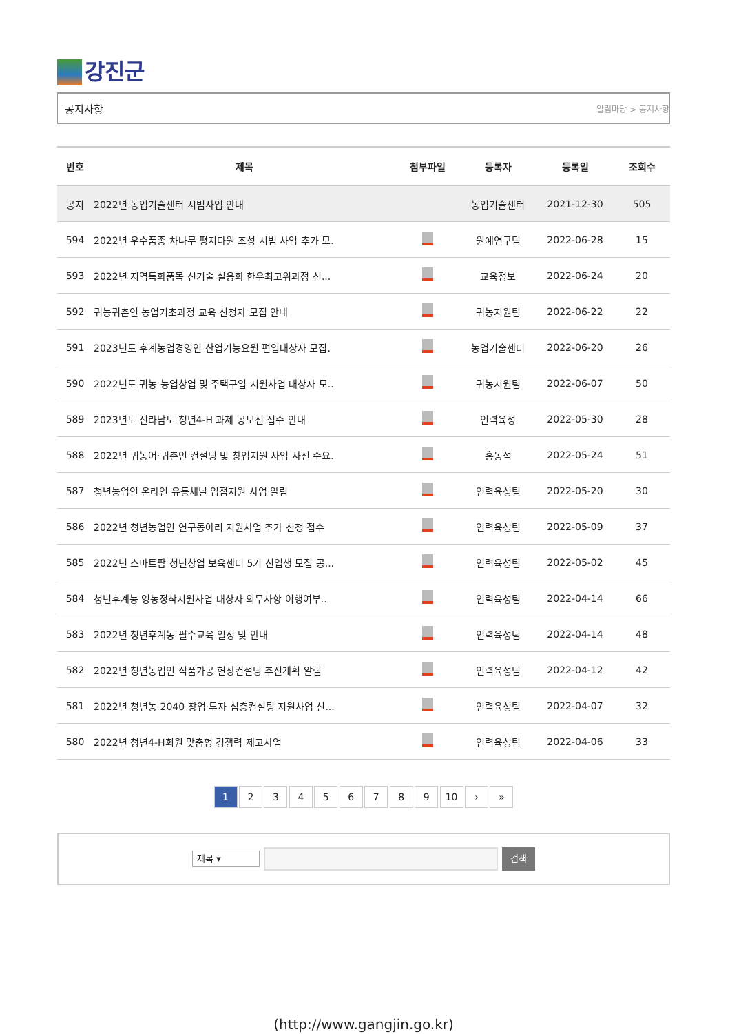강진군
공지사항 알림마당 > 공지사항
| 번호 | 제목 | 첨부파일 | 등록자 | 등록일 | 조회수 |
| --- | --- | --- | --- | --- | --- |
| 공지 | 2022년 농업기술센터 시범사업 안내 | | 농업기술센터 | 2021-12-30 | 505 |
| 594 | 2022년 우수품종 차나무 평지다원 조성 시범 사업 추가 모. | | 원예연구팀 | 2022-06-28 | 15 |
| 593 | 2022년 지역특화품목 신기술 실용화 한우최고위과정 신... | | 교육정보 | 2022-06-24 | 20 |
| 592 | 귀농귀촌인 농업기초과정 교육 신청자 모집 안내 | | 귀농지원팀 | 2022-06-22 | 22 |
| 591 | 2023년도 후계농업경영인 산업기능요원 편입대상자 모집. | | 농업기술센터 | 2022-06-20 | 26 |
| 590 | 2022년도 귀농 농업창업 및 주택구입 지원사업 대상자 모.. | | 귀농지원팀 | 2022-06-07 | 50 |
| 589 | 2023년도 전라남도 청년4-H 과제 공모전 접수 안내 | | 인력육성 | 2022-05-30 | 28 |
| 588 | 2022년 귀농어·귀촌인 컨설팅 및 창업지원 사업 사전 수요. | | 홍동석 | 2022-05-24 | 51 |
| 587 | 청년농업인 온라인 유통채널 입점지원 사업 알림 | | 인력육성팀 | 2022-05-20 | 30 |
| 586 | 2022년 청년농업인 연구동아리 지원사업 추가 신청 접수 | | 인력육성팀 | 2022-05-09 | 37 |
| 585 | 2022년 스마트팜 청년창업 보육센터 5기 신입생 모집 공... | | 인력육성팀 | 2022-05-02 | 45 |
| 584 | 청년후계농 영농정착지원사업 대상자 의무사항 이행여부.. | | 인력육성팀 | 2022-04-14 | 66 |
| 583 | 2022년 청년후계농 필수교육 일정 및 안내 | | 인력육성팀 | 2022-04-14 | 48 |
| 582 | 2022년 청년농업인 식품가공 현장컨설팅 추진계획 알림 | | 인력육성팀 | 2022-04-12 | 42 |
| 581 | 2022년 청년농 2040 창업·투자 심층컨설팅 지원사업 신... | | 인력육성팀 | 2022-04-07 | 32 |
| 580 | 2022년 청년4-H회원 맞춤형 경쟁력 제고사업 | | 인력육성팀 | 2022-04-06 | 33 |
1 2 3 4 5 6 7 8 9 10 › »
제목 ▾
검색
(http://www.gangjin.go.kr)